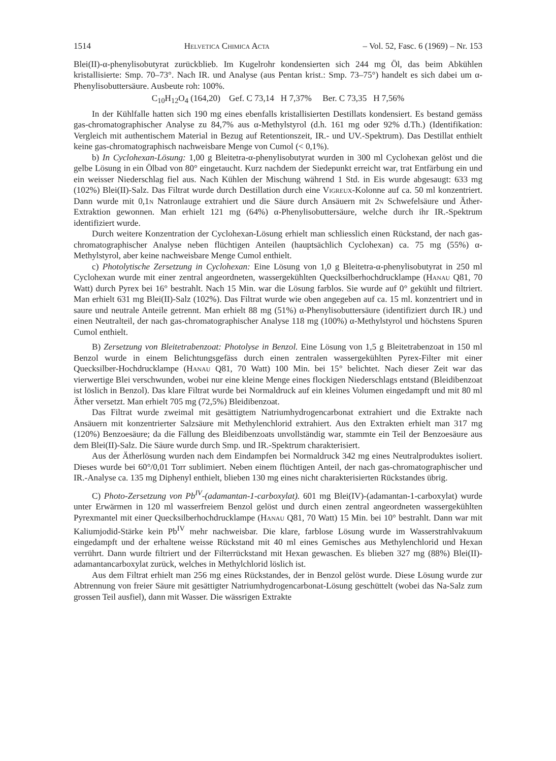1514 Helvetica Chimica Acta – Vol. 52, Fasc. 6 (1969) – Nr. 153
Blei(II)-α-phenylisobutyrat zurückblieb. Im Kugelrohr kondensierten sich 244 mg Öl, das beim Abkühlen kristallisierte: Smp. 70–73°. Nach IR. und Analyse (aus Pentan krist.: Smp. 73–75°) handelt es sich dabei um α-Phenylisobuttersäure. Ausbeute roh: 100%.
C<sub>10</sub>H<sub>12</sub>O<sub>4</sub> (164,20) Gef. C 73,14 H 7,37% Ber. C 73,35 H 7,56%
In der Kühlfalle hatten sich 190 mg eines ebenfalls kristallisierten Destillats kondensiert. Es bestand gemäss gas-chromatographischer Analyse zu 84,7% aus α-Methylstyrol (d.h. 161 mg oder 92% d.Th.) (Identifikation: Vergleich mit authentischem Material in Bezug auf Retentionszeit, IR.- und UV.-Spektrum). Das Destillat enthielt keine gas-chromatographisch nachweisbare Menge von Cumol (< 0,1%).
b) In Cyclohexan-Lösung: 1,00 g Bleitetra-α-phenylisobutyrat wurden in 300 ml Cyclohexan gelöst und die gelbe Lösung in ein Ölbad von 80° eingetaucht. Kurz nachdem der Siedepunkt erreicht war, trat Entfärbung ein und ein weisser Niederschlag fiel aus. Nach Kühlen der Mischung während 1 Std. in Eis wurde abgesaugt: 633 mg (102%) Blei(II)-Salz. Das Filtrat wurde durch Destillation durch eine Vigreux-Kolonne auf ca. 50 ml konzentriert. Dann wurde mit 0,1n Natronlauge extrahiert und die Säure durch Ansäuern mit 2n Schwefelsäure und Äther-Extraktion gewonnen. Man erhielt 121 mg (64%) α-Phenylisobuttersäure, welche durch ihr IR.-Spektrum identifiziert wurde.
Durch weitere Konzentration der Cyclohexan-Lösung erhielt man schliesslich einen Rückstand, der nach gas-chromatographischer Analyse neben flüchtigen Anteilen (hauptsächlich Cyclohexan) ca. 75 mg (55%) α-Methylstyrol, aber keine nachweisbare Menge Cumol enthielt.
c) Photolytische Zersetzung in Cyclohexan: Eine Lösung von 1,0 g Bleitetra-α-phenylisobutyrat in 250 ml Cyclohexan wurde mit einer zentral angeordneten, wassergekühlten Quecksilberhochdrucklampe (Hanau Q81, 70 Watt) durch Pyrex bei 16° bestrahlt. Nach 15 Min. war die Lösung farblos. Sie wurde auf 0° gekühlt und filtriert. Man erhielt 631 mg Blei(II)-Salz (102%). Das Filtrat wurde wie oben angegeben auf ca. 15 ml. konzentriert und in saure und neutrale Anteile getrennt. Man erhielt 88 mg (51%) α-Phenylisobuttersäure (identifiziert durch IR.) und einen Neutralteil, der nach gas-chromatographischer Analyse 118 mg (100%) α-Methylstyrol und höchstens Spuren Cumol enthielt.
B) Zersetzung von Bleitetrabenzoat: Photolyse in Benzol. Eine Lösung von 1,5 g Bleitetrabenzoat in 150 ml Benzol wurde in einem Belichtungsgefäss durch einen zentralen wassergekühlten Pyrex-Filter mit einer Quecksilber-Hochdrucklampe (Hanau Q81, 70 Watt) 100 Min. bei 15° belichtet. Nach dieser Zeit war das vierwertige Blei verschwunden, wobei nur eine kleine Menge eines flockigen Niederschlags entstand (Bleidibenzoat ist löslich in Benzol). Das klare Filtrat wurde bei Normaldruck auf ein kleines Volumen eingedampft und mit 80 ml Äther versetzt. Man erhielt 705 mg (72,5%) Bleidibenzoat.
Das Filtrat wurde zweimal mit gesättigtem Natriumhydrogencarbonat extrahiert und die Extrakte nach Ansäuern mit konzentrierter Salzsäure mit Methylenchlorid extrahiert. Aus den Extrakten erhielt man 317 mg (120%) Benzoesäure; da die Fällung des Bleidibenzoats unvollständig war, stammte ein Teil der Benzoesäure aus dem Blei(II)-Salz. Die Säure wurde durch Smp. und IR.-Spektrum charakterisiert.
Aus der Ätherlösung wurden nach dem Eindampfen bei Normaldruck 342 mg eines Neutralproduktes isoliert. Dieses wurde bei 60°/0,01 Torr sublimiert. Neben einem flüchtigen Anteil, der nach gas-chromatographischer und IR.-Analyse ca. 135 mg Diphenyl enthielt, blieben 130 mg eines nicht charakterisierten Rückstandes übrig.
C) Photo-Zersetzung von Pb<sup>IV</sup>-(adamantan-1-carboxylat). 601 mg Blei(IV)-(adamantan-1-carboxylat) wurde unter Erwärmen in 120 ml wasserfreiem Benzol gelöst und durch einen zentral angeordneten wassergekühlten Pyrexmantel mit einer Quecksilberhochdrucklampe (Hanau Q81, 70 Watt) 15 Min. bei 10° bestrahlt. Dann war mit Kaliumjodid-Stärke kein Pb<sup>IV</sup> mehr nachweisbar. Die klare, farblose Lösung wurde im Wasserstrahlvakuum eingedampft und der erhaltene weisse Rückstand mit 40 ml eines Gemisches aus Methylenchlorid und Hexan verrührt. Dann wurde filtriert und der Filterrückstand mit Hexan gewaschen. Es blieben 327 mg (88%) Blei(II)-adamantancarboxylat zurück, welches in Methylchlorid löslich ist.
Aus dem Filtrat erhielt man 256 mg eines Rückstandes, der in Benzol gelöst wurde. Diese Lösung wurde zur Abtrennung von freier Säure mit gesättigter Natriumhydrogencarbonat-Lösung geschüttelt (wobei das Na-Salz zum grossen Teil ausfiel), dann mit Wasser. Die wässrigen Extrakte